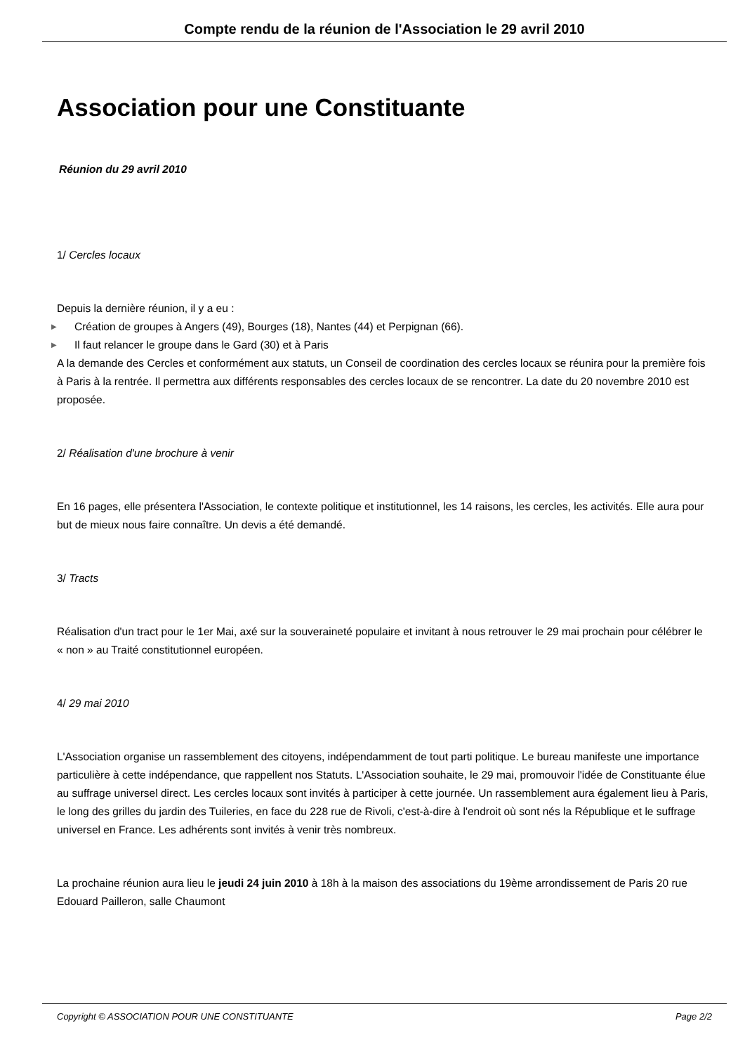Compte rendu de la réunion de l'Association le 29 avril 2010
Association pour une Constituante
Réunion du 29 avril 2010
1/ Cercles locaux
Depuis la dernière réunion, il y a eu :
▶ Création de groupes à Angers (49), Bourges (18), Nantes (44) et Perpignan (66).
▶ Il faut relancer le groupe dans le Gard (30) et à Paris
A la demande des Cercles et conformément aux statuts, un Conseil de coordination des cercles locaux se réunira pour la première fois à Paris à la rentrée. Il permettra aux différents responsables des cercles locaux de se rencontrer. La date du 20 novembre 2010 est proposée.
2/ Réalisation d'une brochure à venir
En 16 pages, elle présentera l'Association, le contexte politique et institutionnel, les 14 raisons, les cercles, les activités. Elle aura pour but de mieux nous faire connaître. Un devis a été demandé.
3/ Tracts
Réalisation d'un tract pour le 1er Mai, axé sur la souveraineté populaire et invitant à nous retrouver le 29 mai prochain pour célébrer le « non » au Traité constitutionnel européen.
4/ 29 mai 2010
L'Association organise un rassemblement des citoyens, indépendamment de tout parti politique. Le bureau manifeste une importance particulière à cette indépendance, que rappellent nos Statuts. L'Association souhaite, le 29 mai, promouvoir l'idée de Constituante élue au suffrage universel direct. Les cercles locaux sont invités à participer à cette journée. Un rassemblement aura également lieu à Paris, le long des grilles du jardin des Tuileries, en face du 228 rue de Rivoli, c'est-à-dire à l'endroit où sont nés la République et le suffrage universel en France. Les adhérents sont invités à venir très nombreux.
La prochaine réunion aura lieu le jeudi 24 juin 2010 à 18h à la maison des associations du 19ème arrondissement de Paris 20 rue Edouard Pailleron, salle Chaumont
Copyright © ASSOCIATION POUR UNE CONSTITUANTE Page 2/2